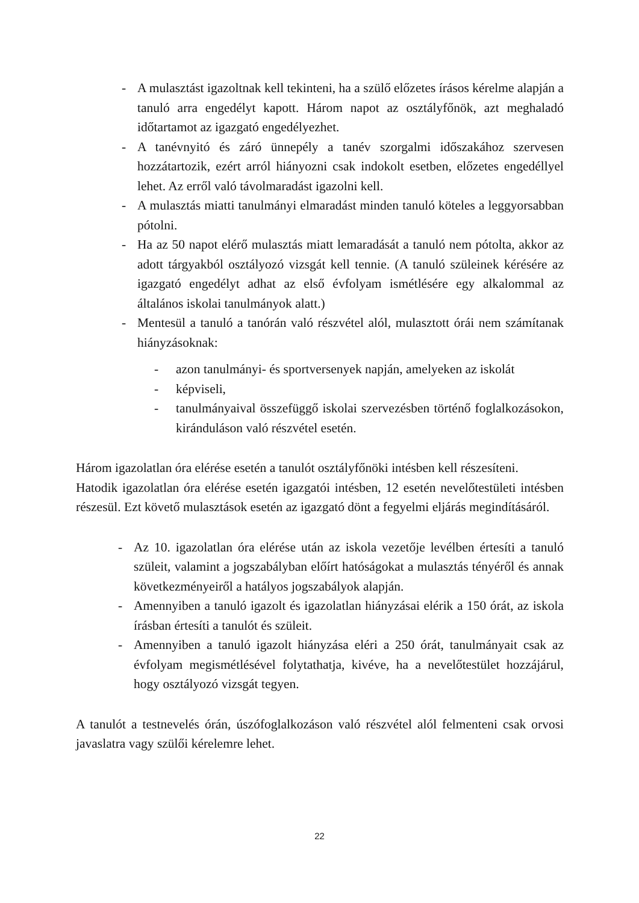- A mulasztást igazoltnak kell tekinteni, ha a szülő előzetes írásos kérelme alapján a tanuló arra engedélyt kapott. Három napot az osztályfőnök, azt meghaladó időtartamot az igazgató engedélyezhet.
- A tanévnyitó és záró ünnepély a tanév szorgalmi időszakához szervesen hozzátartozik, ezért arról hiányozni csak indokolt esetben, előzetes engedéllyel lehet. Az erről való távolmaradást igazolni kell.
- A mulasztás miatti tanulmányi elmaradást minden tanuló köteles a leggyorsabban pótolni.
- Ha az 50 napot elérő mulasztás miatt lemaradását a tanuló nem pótolta, akkor az adott tárgyakból osztályozó vizsgát kell tennie. (A tanuló szüleinek kérésére az igazgató engedélyt adhat az első évfolyam ismétlésére egy alkalommal az általános iskolai tanulmányok alatt.)
- Mentesül a tanuló a tanórán való részvétel alól, mulasztott órái nem számítanak hiányzásoknak:
- azon tanulmányi- és sportversenyek napján, amelyeken az iskolát
- képviseli,
- tanulmányaival összefüggő iskolai szervezésben történő foglalkozásokon, kiránduláson való részvétel esetén.
Három igazolatlan óra elérése esetén a tanulót osztályfőnöki intésben kell részesíteni.
Hatodik igazolatlan óra elérése esetén igazgatói intésben, 12 esetén nevelőtestületi intésben részesül. Ezt követő mulasztások esetén az igazgató dönt a fegyelmi eljárás megindításáról.
- Az 10. igazolatlan óra elérése után az iskola vezetője levélben értesíti a tanuló szüleit, valamint a jogszabályban előírt hatóságokat a mulasztás tényéről és annak következményeiről a hatályos jogszabályok alapján.
- Amennyiben a tanuló igazolt és igazolatlan hiányzásai elérik a 150 órát, az iskola írásban értesíti a tanulót és szüleit.
- Amennyiben a tanuló igazolt hiányzása eléri a 250 órát, tanulmányait csak az évfolyam megismétlésével folytathatja, kivéve, ha a nevelőtestület hozzájárul, hogy osztályozó vizsgát tegyen.
A tanulót a testnevelés órán, úszófoglalkozáson való részvétel alól felmenteni csak orvosi javaslatra vagy szülői kérelemre lehet.
22